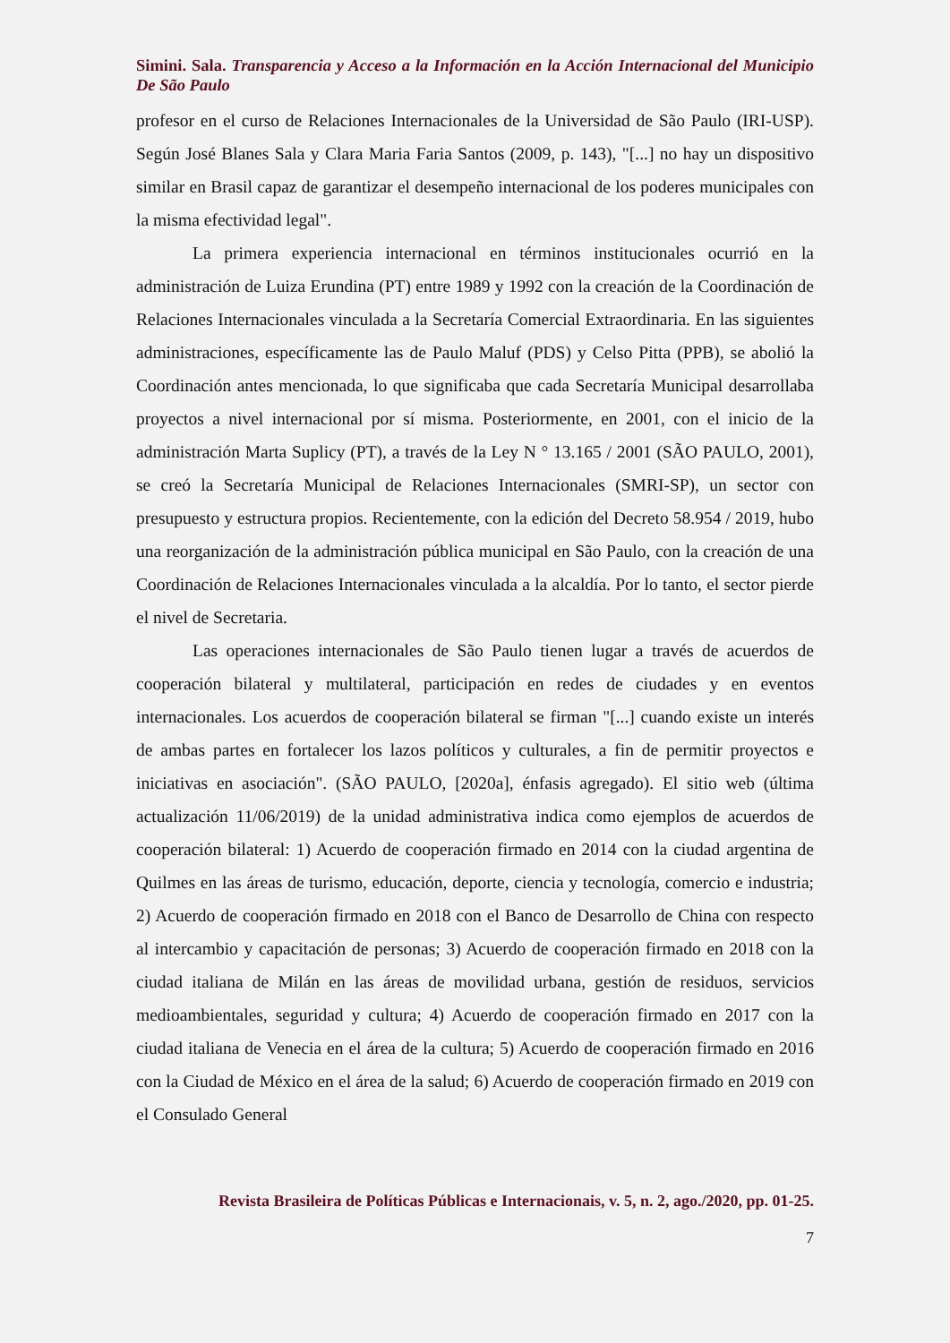Simini. Sala. Transparencia y Acceso a la Información en la Acción Internacional del Municipio De São Paulo
profesor en el curso de Relaciones Internacionales de la Universidad de São Paulo (IRI-USP). Según José Blanes Sala y Clara Maria Faria Santos (2009, p. 143), "[...] no hay un dispositivo similar en Brasil capaz de garantizar el desempeño internacional de los poderes municipales con la misma efectividad legal".
La primera experiencia internacional en términos institucionales ocurrió en la administración de Luiza Erundina (PT) entre 1989 y 1992 con la creación de la Coordinación de Relaciones Internacionales vinculada a la Secretaría Comercial Extraordinaria. En las siguientes administraciones, específicamente las de Paulo Maluf (PDS) y Celso Pitta (PPB), se abolió la Coordinación antes mencionada, lo que significaba que cada Secretaría Municipal desarrollaba proyectos a nivel internacional por sí misma. Posteriormente, en 2001, con el inicio de la administración Marta Suplicy (PT), a través de la Ley N ° 13.165 / 2001 (SÃO PAULO, 2001), se creó la Secretaría Municipal de Relaciones Internacionales (SMRI-SP), un sector con presupuesto y estructura propios. Recientemente, con la edición del Decreto 58.954 / 2019, hubo una reorganización de la administración pública municipal en São Paulo, con la creación de una Coordinación de Relaciones Internacionales vinculada a la alcaldía. Por lo tanto, el sector pierde el nivel de Secretaria.
Las operaciones internacionales de São Paulo tienen lugar a través de acuerdos de cooperación bilateral y multilateral, participación en redes de ciudades y en eventos internacionales. Los acuerdos de cooperación bilateral se firman "[...] cuando existe un interés de ambas partes en fortalecer los lazos políticos y culturales, a fin de permitir proyectos e iniciativas en asociación". (SÃO PAULO, [2020a], énfasis agregado). El sitio web (última actualización 11/06/2019) de la unidad administrativa indica como ejemplos de acuerdos de cooperación bilateral: 1) Acuerdo de cooperación firmado en 2014 con la ciudad argentina de Quilmes en las áreas de turismo, educación, deporte, ciencia y tecnología, comercio e industria; 2) Acuerdo de cooperación firmado en 2018 con el Banco de Desarrollo de China con respecto al intercambio y capacitación de personas; 3) Acuerdo de cooperación firmado en 2018 con la ciudad italiana de Milán en las áreas de movilidad urbana, gestión de residuos, servicios medioambientales, seguridad y cultura; 4) Acuerdo de cooperación firmado en 2017 con la ciudad italiana de Venecia en el área de la cultura; 5) Acuerdo de cooperación firmado en 2016 con la Ciudad de México en el área de la salud; 6) Acuerdo de cooperación firmado en 2019 con el Consulado General
Revista Brasileira de Políticas Públicas e Internacionais, v. 5, n. 2, ago./2020, pp. 01-25.
7